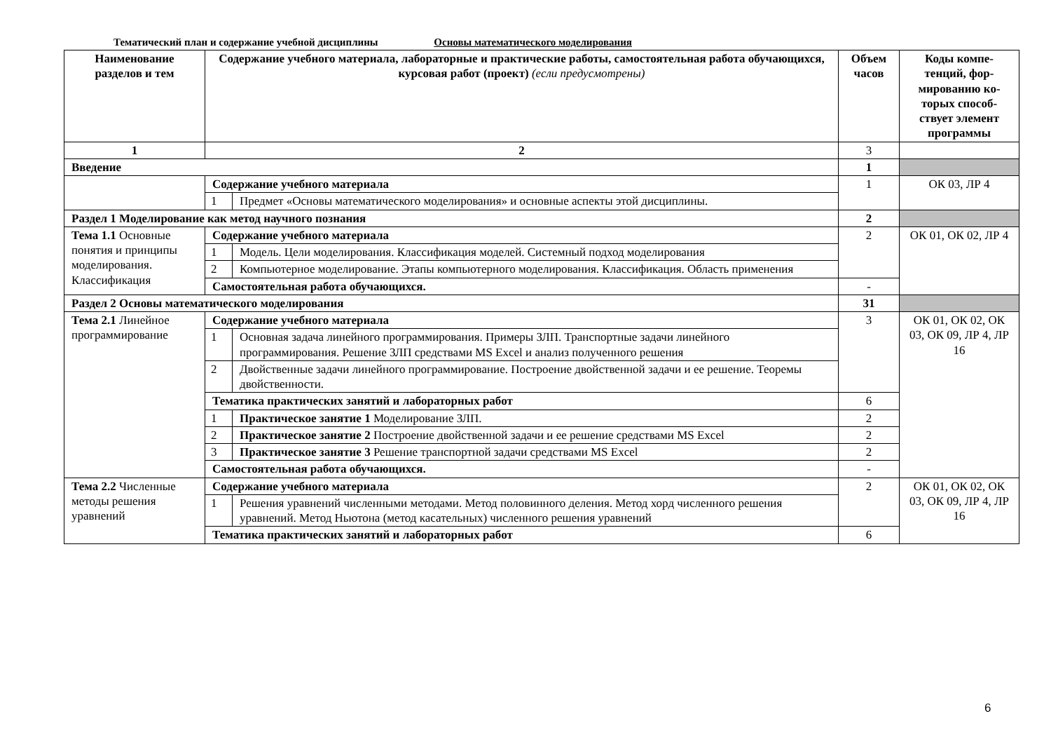Тематический план и содержание учебной дисциплины Основы математического моделирования
| Наименование разделов и тем | Содержание учебного материала, лабораторные и практические работы, самостоятельная работа обучающихся, курсовая работ (проект) (если предусмотрены) | | Объем часов | Коды компе-тенций, фор-мированию ко-торых способ-ствует элемент программы |
| --- | --- | --- | --- | --- |
| 1 | 2 | | 3 | |
| Введение | | | 1 | |
| | Содержание учебного материала | | 1 | ОК 03, ЛР 4 |
| | 1 | Предмет «Основы математического моделирования» и основные аспекты этой дисциплины. | | |
| Раздел 1 Моделирование как метод научного познания | | | 2 | |
| Тема 1.1 Основные понятия и принципы моделирования. Классификация | Содержание учебного материала | | 2 | ОК 01, ОК 02, ЛР 4 |
| | 1 | Модель. Цели моделирования. Классификация моделей. Системный подход моделирования | | |
| | 2 | Компьютерное моделирование. Этапы компьютерного моделирования. Классификация. Область применения | | |
| | Самостоятельная работа обучающихся. | | - | |
| Раздел 2 Основы математического моделирования | | | 31 | |
| Тема 2.1 Линейное программирование | Содержание учебного материала | | 3 | ОК 01, ОК 02, ОК 03, ОК 09, ЛР 4, ЛР 16 |
| | 1 | Основная задача линейного программирования. Примеры ЗЛП. Транспортные задачи линейного программирования. Решение ЗЛП средствами MS Excel и анализ полученного решения | | |
| | 2 | Двойственные задачи линейного программирование. Построение двойственной задачи и ее решение. Теоремы двойственности. | | |
| | Тематика практических занятий и лабораторных работ | | 6 | |
| | 1 | Практическое занятие 1 Моделирование ЗЛП. | 2 | |
| | 2 | Практическое занятие 2 Построение двойственной задачи и ее решение средствами MS Excel | 2 | |
| | 3 | Практическое занятие 3 Решение транспортной задачи средствами MS Excel | 2 | |
| | Самостоятельная работа обучающихся. | | - | |
| Тема 2.2 Численные методы решения уравнений | Содержание учебного материала | | 2 | ОК 01, ОК 02, ОК 03, ОК 09, ЛР 4, ЛР 16 |
| | 1 | Решения уравнений численными методами. Метод половинного деления. Метод хорд численного решения уравнений. Метод Ньютона (метод касательных) численного решения уравнений | | |
| | Тематика практических занятий и лабораторных работ | | 6 | |
6